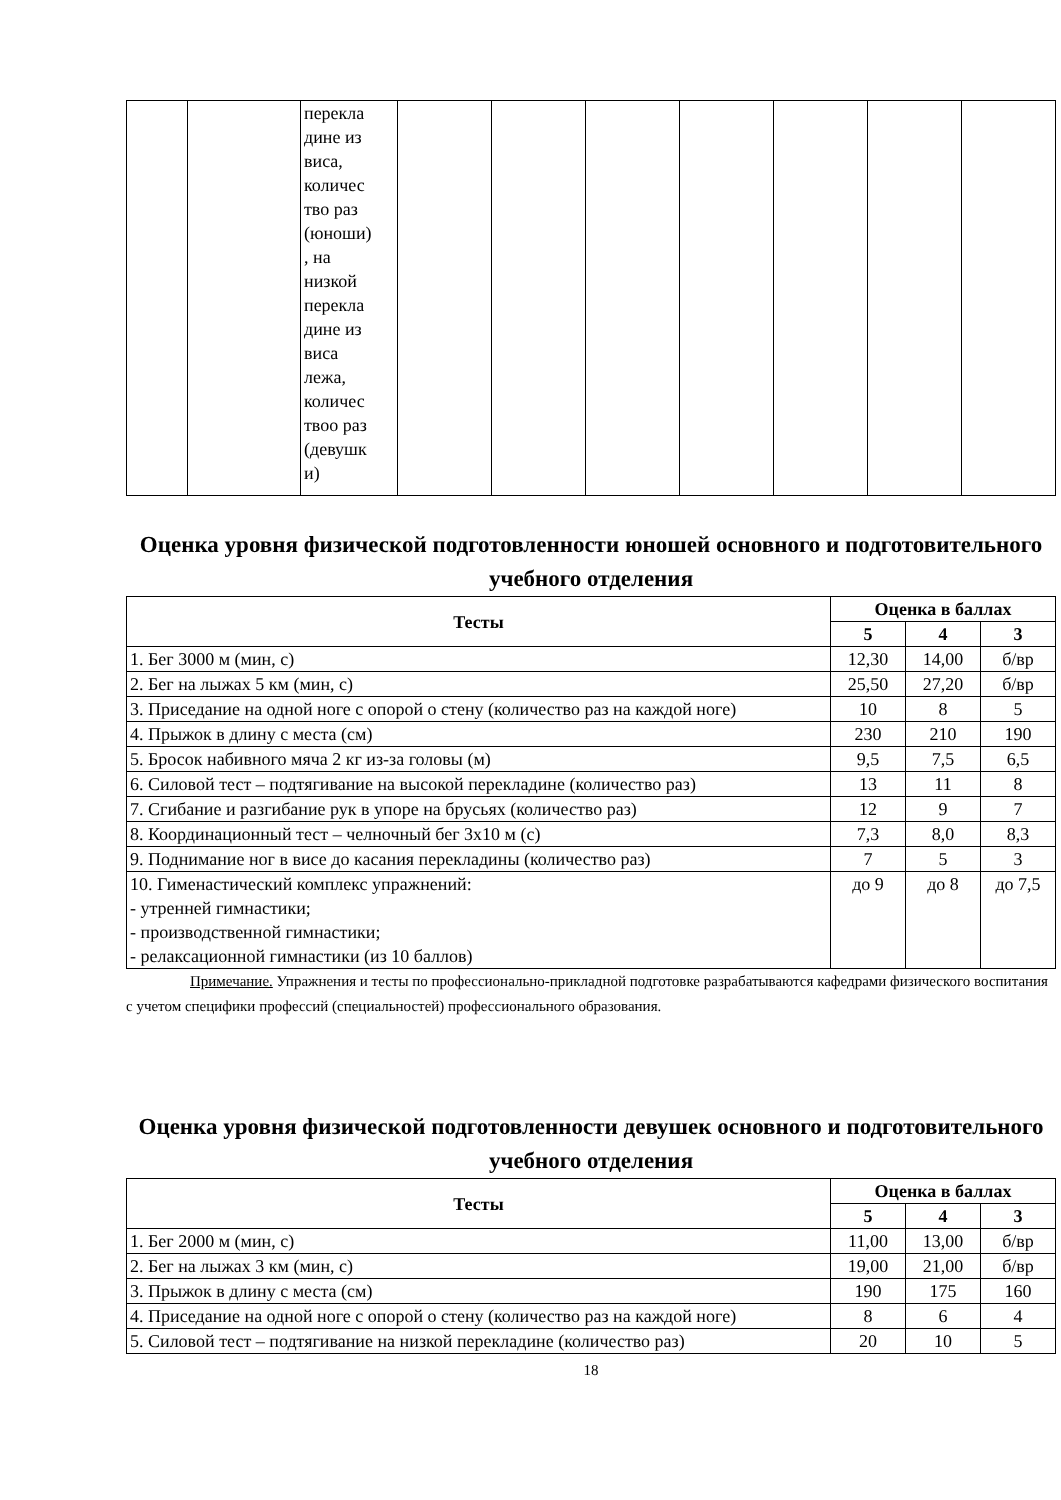| | | перекла дине из виса, количес тво раз (юноши) , на низкой перекла дине из виса лежа, количес твоо раз (девушк и) | | | | | | | |
Оценка уровня физической подготовленности юношей основного и подготовительного учебного отделения
| Тесты | Оценка в баллах | | |
| --- | --- | --- | --- |
| | 5 | 4 | 3 |
| 1. Бег 3000 м (мин, с) | 12,30 | 14,00 | б/вр |
| 2. Бег на лыжах 5 км (мин, с) | 25,50 | 27,20 | б/вр |
| 3. Приседание на одной ноге с опорой о стену (количество раз на каждой ноге) | 10 | 8 | 5 |
| 4. Прыжок в длину с места (см) | 230 | 210 | 190 |
| 5. Бросок набивного мяча 2 кг из-за головы (м) | 9,5 | 7,5 | 6,5 |
| 6. Силовой тест – подтягивание на высокой перекладине (количество раз) | 13 | 11 | 8 |
| 7. Сгибание и разгибание рук в упоре на брусьях (количество раз) | 12 | 9 | 7 |
| 8. Координационный тест – челночный бег 3х10 м (с) | 7,3 | 8,0 | 8,3 |
| 9. Поднимание ног в висе до касания перекладины (количество раз) | 7 | 5 | 3 |
| 10. Гименастический комплекс упражнений: - утренней гимнастики; - производственной гимнастики; - релаксационной гимнастики (из 10 баллов) | до 9 | до 8 | до 7,5 |
Примечание. Упражнения и тесты по профессионально-прикладной подготовке разрабатываются кафедрами физического воспитания с учетом специфики профессий (специальностей) профессионального образования.
Оценка уровня физической подготовленности девушек основного и подготовительного учебного отделения
| Тесты | Оценка в баллах | | |
| --- | --- | --- | --- |
| | 5 | 4 | 3 |
| 1. Бег 2000 м (мин, с) | 11,00 | 13,00 | б/вр |
| 2. Бег на лыжах 3 км (мин, с) | 19,00 | 21,00 | б/вр |
| 3. Прыжок в длину с места (см) | 190 | 175 | 160 |
| 4. Приседание на одной ноге с опорой о стену (количество раз на каждой ноге) | 8 | 6 | 4 |
| 5. Силовой тест – подтягивание на низкой перекладине (количество раз) | 20 | 10 | 5 |
18